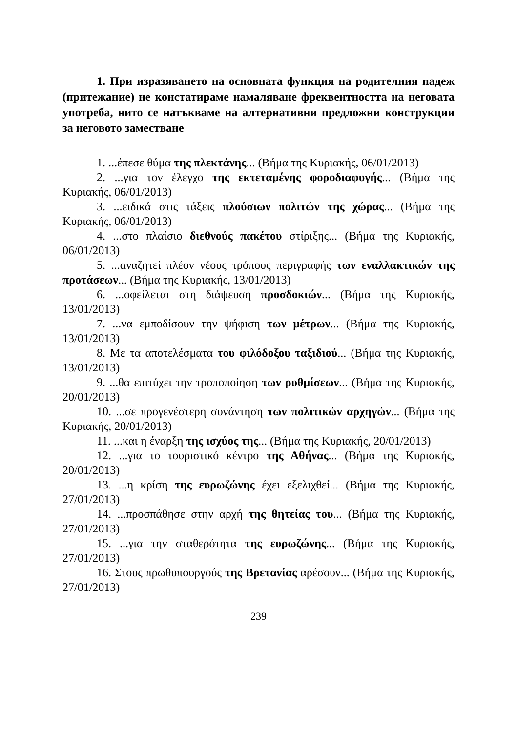1. При изразяването на основната функция на родителния падеж (притежание) не констатираме намаляване фреквентността на неговата употреба, нито се натъкваме на алтернативни предложни конструкции за неговото заместване
1. ...έπεσε θύμα της πλεκτάνης... (Βήμα της Κυριακής, 06/01/2013)
2. ...για τον έλεγχο της εκτεταμένης φοροδιαφυγής... (Βήμα της Κυριακής, 06/01/2013)
3. ...ειδικά στις τάξεις πλούσιων πολιτών της χώρας... (Βήμα της Κυριακής, 06/01/2013)
4. ...στο πλαίσιο διεθνούς πακέτου στίριξης... (Βήμα της Κυριακής, 06/01/2013)
5. ...αναζητεί πλέον νέους τρόπους περιγραφής των εναλλακτικών της προτάσεων... (Βήμα της Κυριακής, 13/01/2013)
6. ...οφείλεται στη διάψευση προσδοκιών... (Βήμα της Κυριακής, 13/01/2013)
7. ...να εμποδίσουν την ψήφιση των μέτρων... (Βήμα της Κυριακής, 13/01/2013)
8. Με τα αποτελέσματα του φιλόδοξου ταξιδιού... (Βήμα της Κυριακής, 13/01/2013)
9. ...θα επιτύχει την τροποποίηση των ρυθμίσεων... (Βήμα της Κυριακής, 20/01/2013)
10. ...σε προγενέστερη συνάντηση των πολιτικών αρχηγών... (Βήμα της Κυριακής, 20/01/2013)
11. ...και η έναρξη της ισχύος της... (Βήμα της Κυριακής, 20/01/2013)
12. ...για το τουριστικό κέντρο της Αθήνας... (Βήμα της Κυριακής, 20/01/2013)
13. ...η κρίση της ευρωζώνης έχει εξελιχθεί... (Βήμα της Κυριακής, 27/01/2013)
14. ...προσπάθησε στην αρχή της θητείας του... (Βήμα της Κυριακής, 27/01/2013)
15. ...για την σταθερότητα της ευρωζώνης... (Βήμα της Κυριακής, 27/01/2013)
16. Στους πρωθυπουργούς της Βρετανίας αρέσουν... (Βήμα της Κυριακής, 27/01/2013)
239